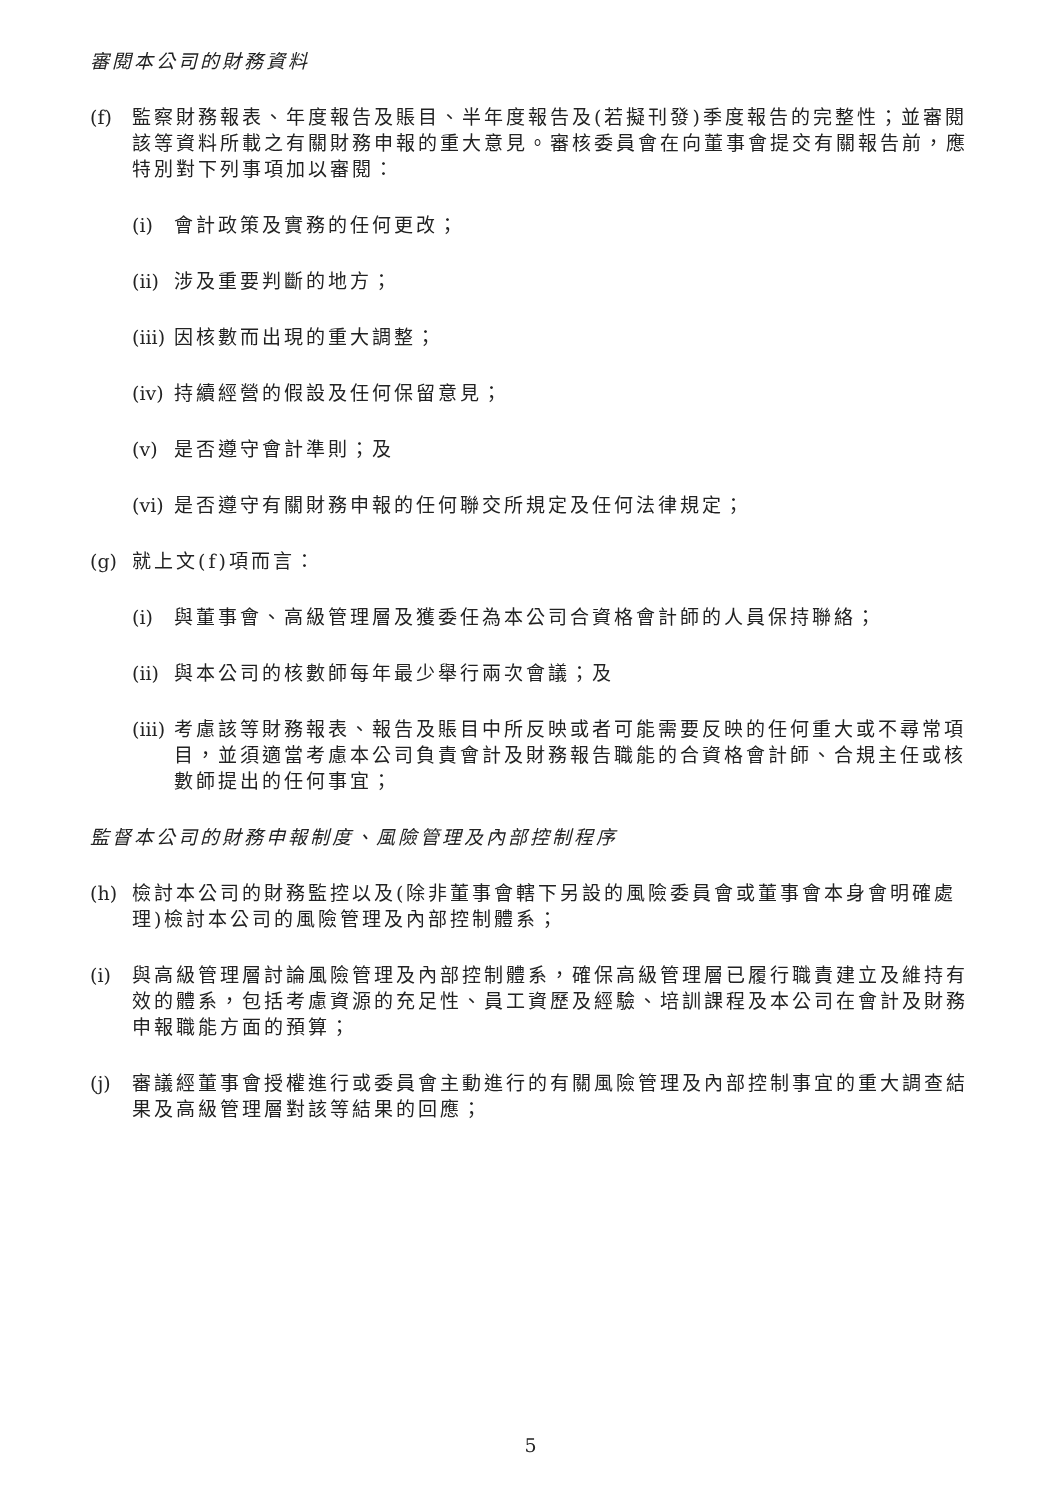審閱本公司的財務資料
(f) 監察財務報表、年度報告及賬目、半年度報告及(若擬刊發)季度報告的完整性；並審閱該等資料所載之有關財務申報的重大意見。審核委員會在向董事會提交有關報告前，應特別對下列事項加以審閱：
(i) 會計政策及實務的任何更改；
(ii) 涉及重要判斷的地方；
(iii) 因核數而出現的重大調整；
(iv) 持續經營的假設及任何保留意見；
(v) 是否遵守會計準則；及
(vi) 是否遵守有關財務申報的任何聯交所規定及任何法律規定；
(g) 就上文(f)項而言：
(i) 與董事會、高級管理層及獲委任為本公司合資格會計師的人員保持聯絡；
(ii) 與本公司的核數師每年最少舉行兩次會議；及
(iii) 考慮該等財務報表、報告及賬目中所反映或者可能需要反映的任何重大或不尋常項目，並須適當考慮本公司負責會計及財務報告職能的合資格會計師、合規主任或核數師提出的任何事宜；
監督本公司的財務申報制度、風險管理及內部控制程序
(h) 檢討本公司的財務監控以及(除非董事會轄下另設的風險委員會或董事會本身會明確處理)檢討本公司的風險管理及內部控制體系；
(i) 與高級管理層討論風險管理及內部控制體系，確保高級管理層已履行職責建立及維持有效的體系，包括考慮資源的充足性、員工資歷及經驗、培訓課程及本公司在會計及財務申報職能方面的預算；
(j) 審議經董事會授權進行或委員會主動進行的有關風險管理及內部控制事宜的重大調查結果及高級管理層對該等結果的回應；
5